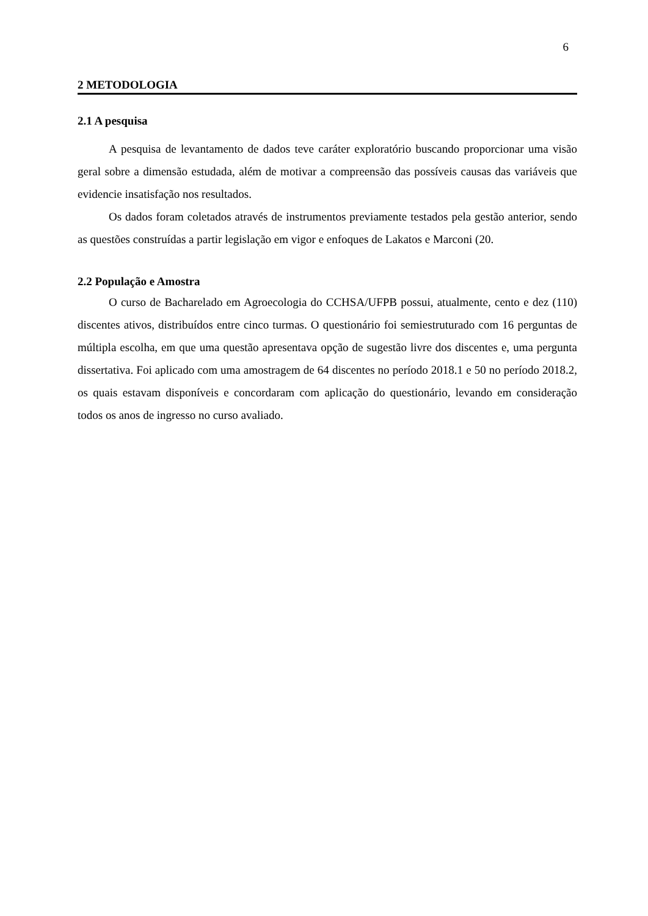6
2 METODOLOGIA
2.1 A pesquisa
A pesquisa de levantamento de dados teve caráter exploratório buscando proporcionar uma visão geral sobre a dimensão estudada, além de motivar a compreensão das possíveis causas das variáveis que evidencie insatisfação nos resultados.
Os dados foram coletados através de instrumentos previamente testados pela gestão anterior, sendo as questões construídas a partir legislação em vigor e enfoques de Lakatos e Marconi (20.
2.2 População e Amostra
O curso de Bacharelado em Agroecologia do CCHSA/UFPB possui, atualmente, cento e dez (110) discentes ativos, distribuídos entre cinco turmas. O questionário foi semiestruturado com 16 perguntas de múltipla escolha, em que uma questão apresentava opção de sugestão livre dos discentes e, uma pergunta dissertativa. Foi aplicado com uma amostragem de 64 discentes no período 2018.1 e 50 no período 2018.2, os quais estavam disponíveis e concordaram com aplicação do questionário, levando em consideração todos os anos de ingresso no curso avaliado.